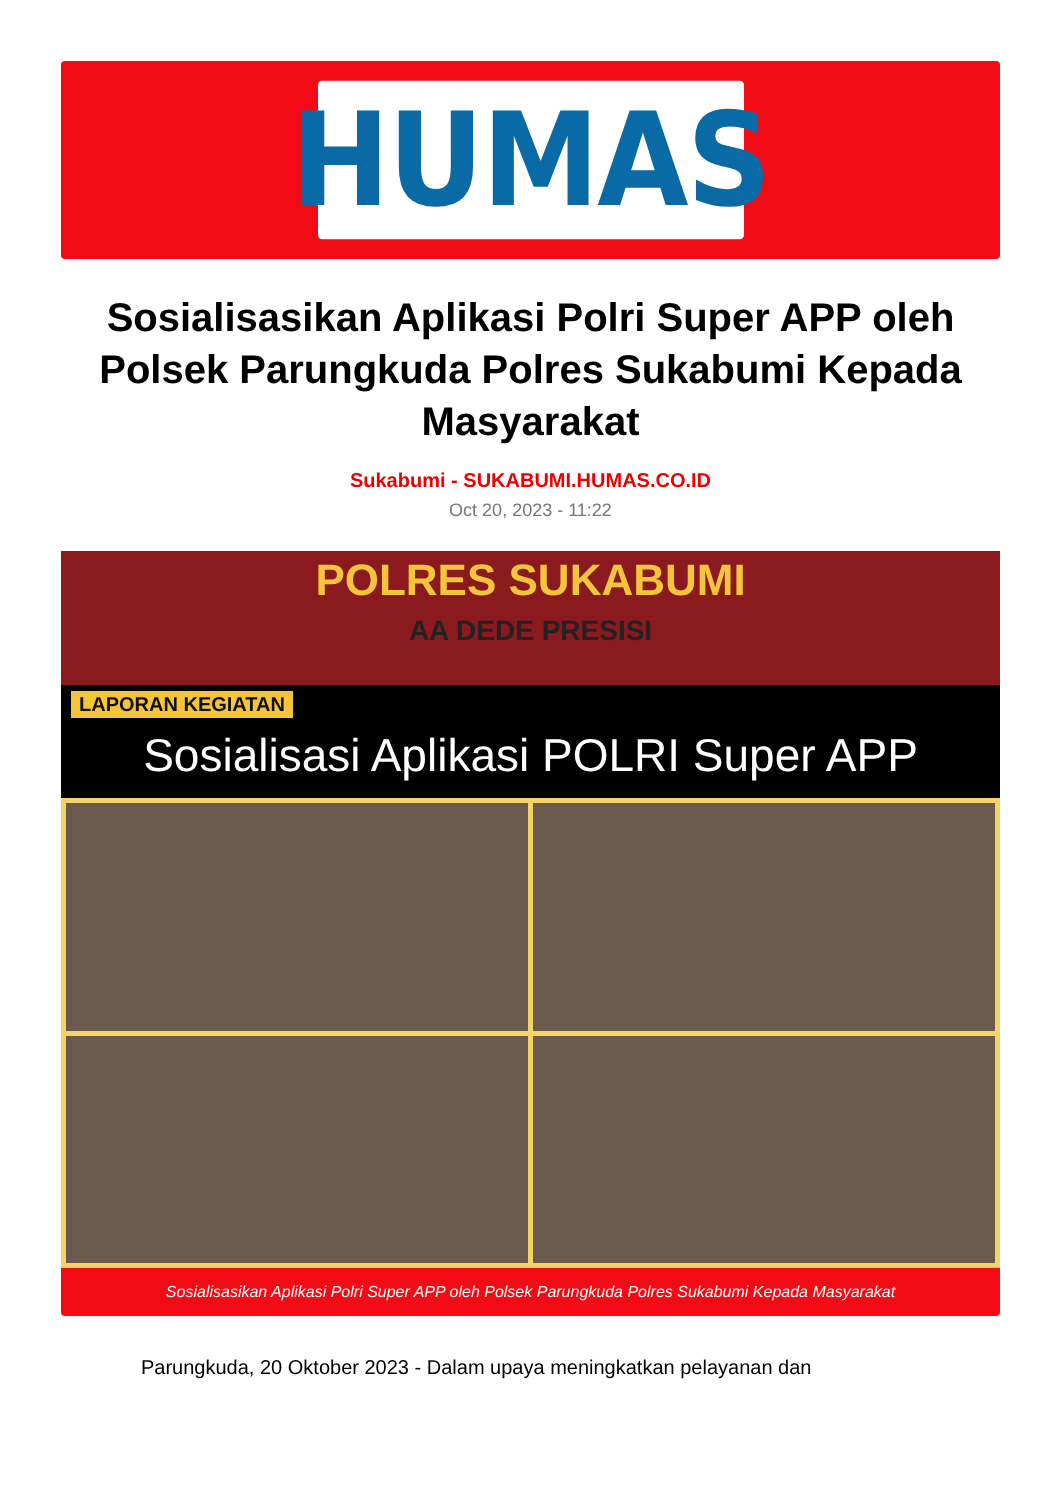HUMAS
Sosialisasikan Aplikasi Polri Super APP oleh Polsek Parungkuda Polres Sukabumi Kepada Masyarakat
Sukabumi - SUKABUMI.HUMAS.CO.ID
Oct 20, 2023 - 11:22
POLRES SUKABUMI
AA DEDE PRESISI
LAPORAN KEGIATAN
Sosialisasi Aplikasi POLRI Super APP
Sosialisasikan Aplikasi Polri Super APP oleh Polsek Parungkuda Polres Sukabumi Kepada Masyarakat
Parungkuda, 20 Oktober 2023 - Dalam upaya meningkatkan pelayanan dan